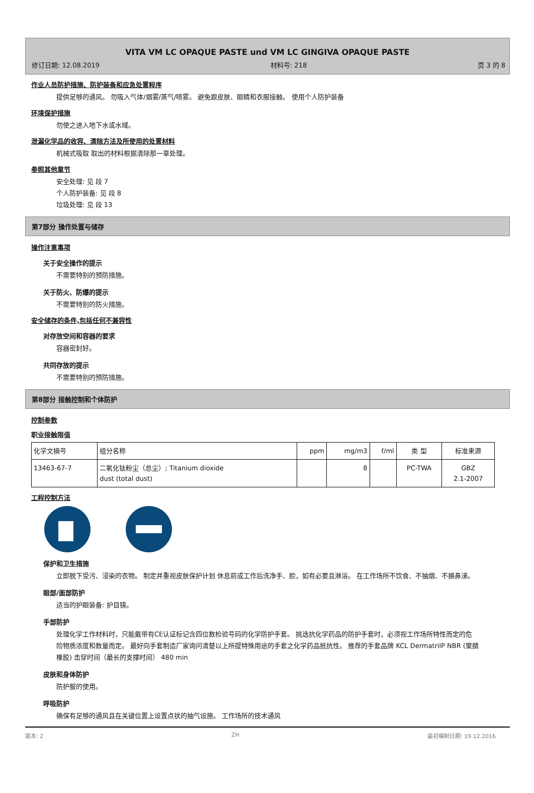VITA VM LC OPAQUE PASTE und VM LC GINGIVA OPAQUE PASTE
修订日期: 12.08.2019 材料号: 218 页 3 的 8
作业人员防护措施、防护装备和应急处置程序
提供足够的通风。 勿吸入气体/烟雾/蒸气/喷雾。 避免跟皮肤、眼睛和衣服接触。 使用个人防护装备
环境保护措施
勿使之进入地下水或水域。
泄漏化学品的收容、清除方法及所使用的处置材料
机械式吸取 取出的材料根据清除那一章处理。
参照其他章节
安全处理: 见 段 7
个人防护装备: 见 段 8
垃圾处理: 见 段 13
第7部分 操作处置与储存
操作注意事项
关于安全操作的提示
不需要特别的预防措施。
关于防火、防爆的提示
不需要特别的防火措施。
安全储存的条件,包括任何不兼容性
对存放空间和容器的要求
容器密封好。
共同存放的提示
不需要特别的预防措施。
第8部分 接触控制和个体防护
控制参数
职业接触限值
| 化学文摘号 | 组分名称 | ppm | mg/m3 | f/ml | 类 型 | 标准来源 |
| 13463-67-7 | 二氧化钛粉尘（总尘）; Titanium dioxide dust (total dust) | | 8 | | PC-TWA | GBZ 2.1-2007 |
工程控制方法
保护和卫生措施
立即脱下受污、浸染的衣物。 制定并重视皮肤保护计划 休息前或工作后洗净手、脸，如有必要且淋浴。 在工作场所不饮食、不抽烟、不擤鼻涕。
眼部/面部防护
适当的护眼装备: 护目镜。
手部防护
处理化学工作材料时，只能戴带有CE认证标记含四位数检验号码的化学防护手套。 挑选抗化学药品的防护手套时，必须视工作场所特性而定的危险物质浓度和数量而定。 最好向手套制造厂家询问清楚以上所提特殊用途的手套之化学药品抵抗性。 推荐的手套品牌 KCL DermatrilP NBR (聚腈橡胶) 击穿时间（最长的支撑时间） 480 min
皮肤和身体防护
防护服的使用。
呼吸防护
确保有足够的通风且在关键位置上设置点状的抽气设施。 工作场所的技术通风
版本: 2 ZH 最初编制日期: 19.12.2016